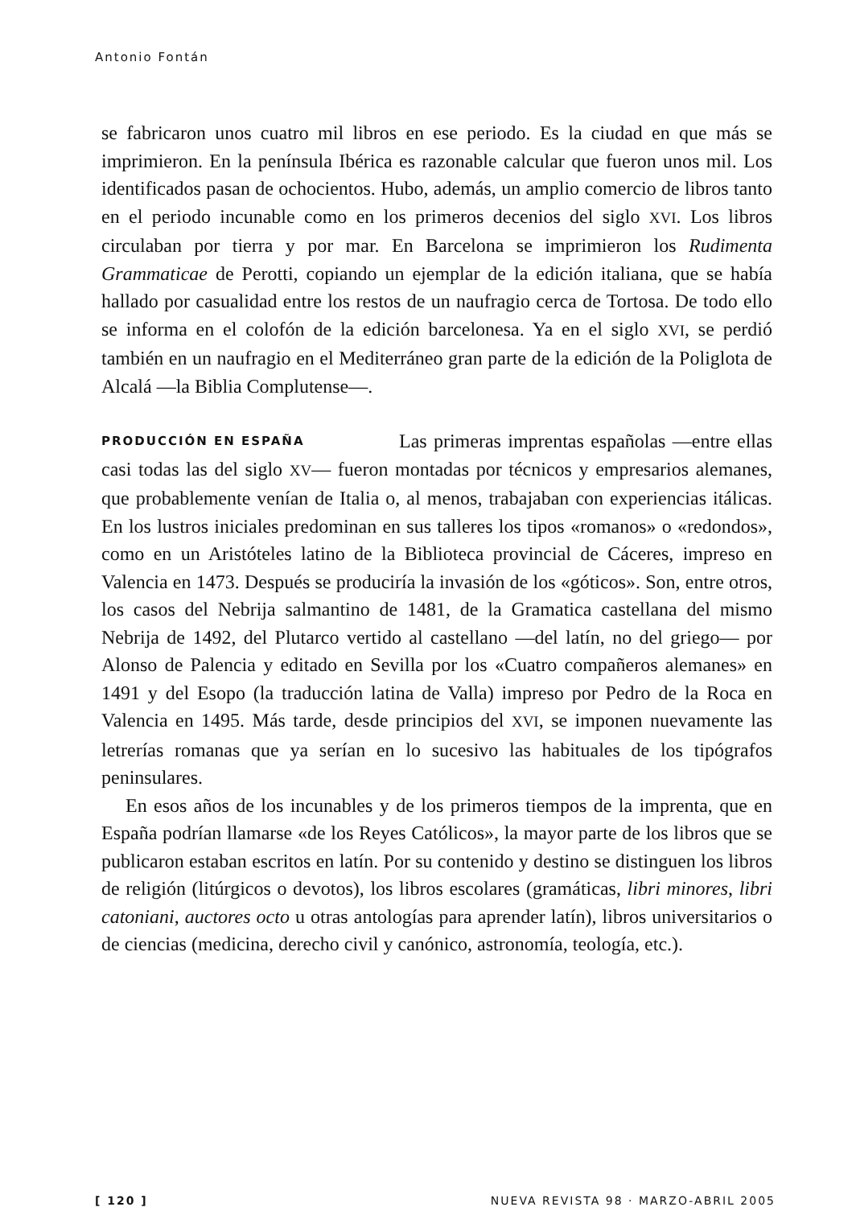Antonio Fontán
se fabricaron unos cuatro mil libros en ese periodo. Es la ciudad en que más se imprimieron. En la península Ibérica es razonable calcular que fueron unos mil. Los identificados pasan de ochocientos. Hubo, además, un amplio comercio de libros tanto en el periodo incunable como en los primeros decenios del siglo XVI. Los libros circulaban por tierra y por mar. En Barcelona se imprimieron los Rudimenta Grammaticae de Perotti, copiando un ejemplar de la edición italiana, que se había hallado por casualidad entre los restos de un naufragio cerca de Tortosa. De todo ello se informa en el colofón de la edición barcelonesa. Ya en el siglo XVI, se perdió también en un naufragio en el Mediterráneo gran parte de la edición de la Poliglota de Alcalá —la Biblia Complutense—.
PRODUCCIÓN EN ESPAÑA Las primeras imprentas españolas —entre ellas casi todas las del siglo XV— fueron montadas por técnicos y empresarios alemanes, que probablemente venían de Italia o, al menos, trabajaban con experiencias itálicas. En los lustros iniciales predominan en sus talleres los tipos «romanos» o «redondos», como en un Aristóteles latino de la Biblioteca provincial de Cáceres, impreso en Valencia en 1473. Después se produciría la invasión de los «góticos». Son, entre otros, los casos del Nebrija salmantino de 1481, de la Gramatica castellana del mismo Nebrija de 1492, del Plutarco vertido al castellano —del latín, no del griego— por Alonso de Palencia y editado en Sevilla por los «Cuatro compañeros alemanes» en 1491 y del Esopo (la traducción latina de Valla) impreso por Pedro de la Roca en Valencia en 1495. Más tarde, desde principios del XVI, se imponen nuevamente las letrerías romanas que ya serían en lo sucesivo las habituales de los tipógrafos peninsulares.
En esos años de los incunables y de los primeros tiempos de la imprenta, que en España podrían llamarse «de los Reyes Católicos», la mayor parte de los libros que se publicaron estaban escritos en latín. Por su contenido y destino se distinguen los libros de religión (litúrgicos o devotos), los libros escolares (gramáticas, libri minores, libri catoniani, auctores octo u otras antologías para aprender latín), libros universitarios o de ciencias (medicina, derecho civil y canónico, astronomía, teología, etc.).
[ 120 ] NUEVA REVISTA 98 · MARZO-ABRIL 2005